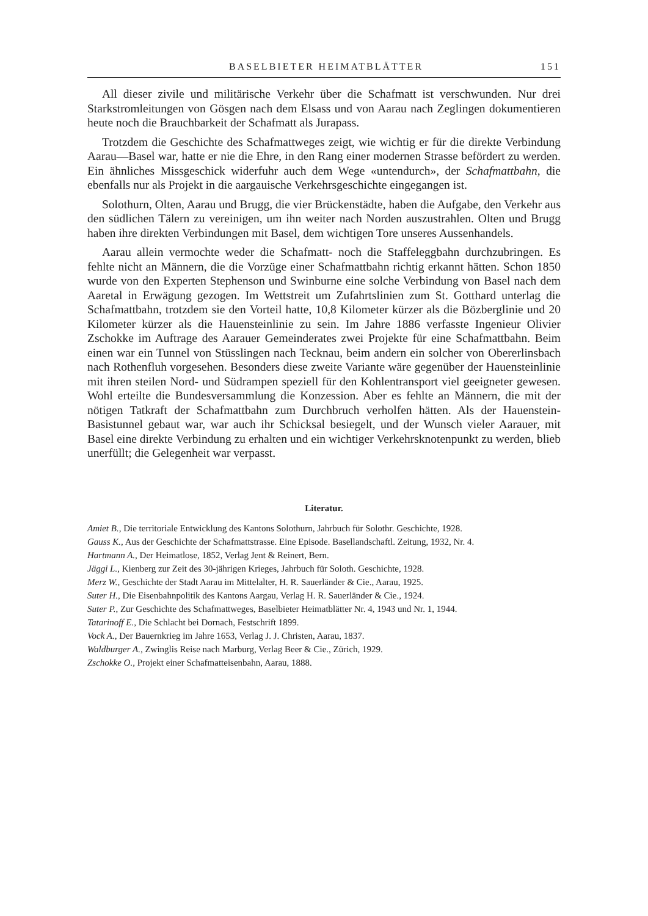BASELBIETER HEIMATBLÄTTER 151
All dieser zivile und militärische Verkehr über die Schafmatt ist verschwunden. Nur drei Starkstromleitungen von Gösgen nach dem Elsass und von Aarau nach Zeglingen dokumentieren heute noch die Brauchbarkeit der Schafmatt als Jurapass.
Trotzdem die Geschichte des Schafmattweges zeigt, wie wichtig er für die direkte Verbindung Aarau—Basel war, hatte er nie die Ehre, in den Rang einer modernen Strasse befördert zu werden. Ein ähnliches Missgeschick widerfuhr auch dem Wege «untendurch», der Schafmattbahn, die ebenfalls nur als Projekt in die aargauische Verkehrsgeschichte eingegangen ist.
Solothurn, Olten, Aarau und Brugg, die vier Brückenstädte, haben die Aufgabe, den Verkehr aus den südlichen Tälern zu vereinigen, um ihn weiter nach Norden auszustrahlen. Olten und Brugg haben ihre direkten Verbindungen mit Basel, dem wichtigen Tore unseres Aussenhandels.
Aarau allein vermochte weder die Schafmatt- noch die Staffeleggbahn durchzubringen. Es fehlte nicht an Männern, die die Vorzüge einer Schafmattbahn richtig erkannt hätten. Schon 1850 wurde von den Experten Stephenson und Swinburne eine solche Verbindung von Basel nach dem Aaretal in Erwägung gezogen. Im Wettstreit um Zufahrtslinien zum St. Gotthard unterlag die Schafmattbahn, trotzdem sie den Vorteil hatte, 10,8 Kilometer kürzer als die Bözberglinie und 20 Kilometer kürzer als die Hauensteinlinie zu sein. Im Jahre 1886 verfasste Ingenieur Olivier Zschokke im Auftrage des Aarauer Gemeinderates zwei Projekte für eine Schafmattbahn. Beim einen war ein Tunnel von Stüsslingen nach Tecknau, beim andern ein solcher von Obererlinsbach nach Rothenfluh vorgesehen. Besonders diese zweite Variante wäre gegenüber der Hauensteinlinie mit ihren steilen Nord- und Südrampen speziell für den Kohlentransport viel geeigneter gewesen. Wohl erteilte die Bundesversammlung die Konzession. Aber es fehlte an Männern, die mit der nötigen Tatkraft der Schafmattbahn zum Durchbruch verholfen hätten. Als der Hauenstein-Basistunnel gebaut war, war auch ihr Schicksal besiegelt, und der Wunsch vieler Aarauer, mit Basel eine direkte Verbindung zu erhalten und ein wichtiger Verkehrsknotenpunkt zu werden, blieb unerfüllt; die Gelegenheit war verpasst.
Literatur.
Amiet B., Die territoriale Entwicklung des Kantons Solothurn, Jahrbuch für Solothr. Geschichte, 1928.
Gauss K., Aus der Geschichte der Schafmattstrasse. Eine Episode. Basellandschaftl. Zeitung, 1932, Nr. 4.
Hartmann A., Der Heimatlose, 1852, Verlag Jent & Reinert, Bern.
Jäggi L., Kienberg zur Zeit des 30-jährigen Krieges, Jahrbuch für Soloth. Geschichte, 1928.
Merz W., Geschichte der Stadt Aarau im Mittelalter, H. R. Sauerländer & Cie., Aarau, 1925.
Suter H., Die Eisenbahnpolitik des Kantons Aargau, Verlag H. R. Sauerländer & Cie., 1924.
Suter P., Zur Geschichte des Schafmattweges, Baselbieter Heimatblätter Nr. 4, 1943 und Nr. 1, 1944.
Tatarinoff E., Die Schlacht bei Dornach, Festschrift 1899.
Vock A., Der Bauernkrieg im Jahre 1653, Verlag J. J. Christen, Aarau, 1837.
Waldburger A., Zwinglis Reise nach Marburg, Verlag Beer & Cie., Zürich, 1929.
Zschokke O., Projekt einer Schafmatteisenbahn, Aarau, 1888.